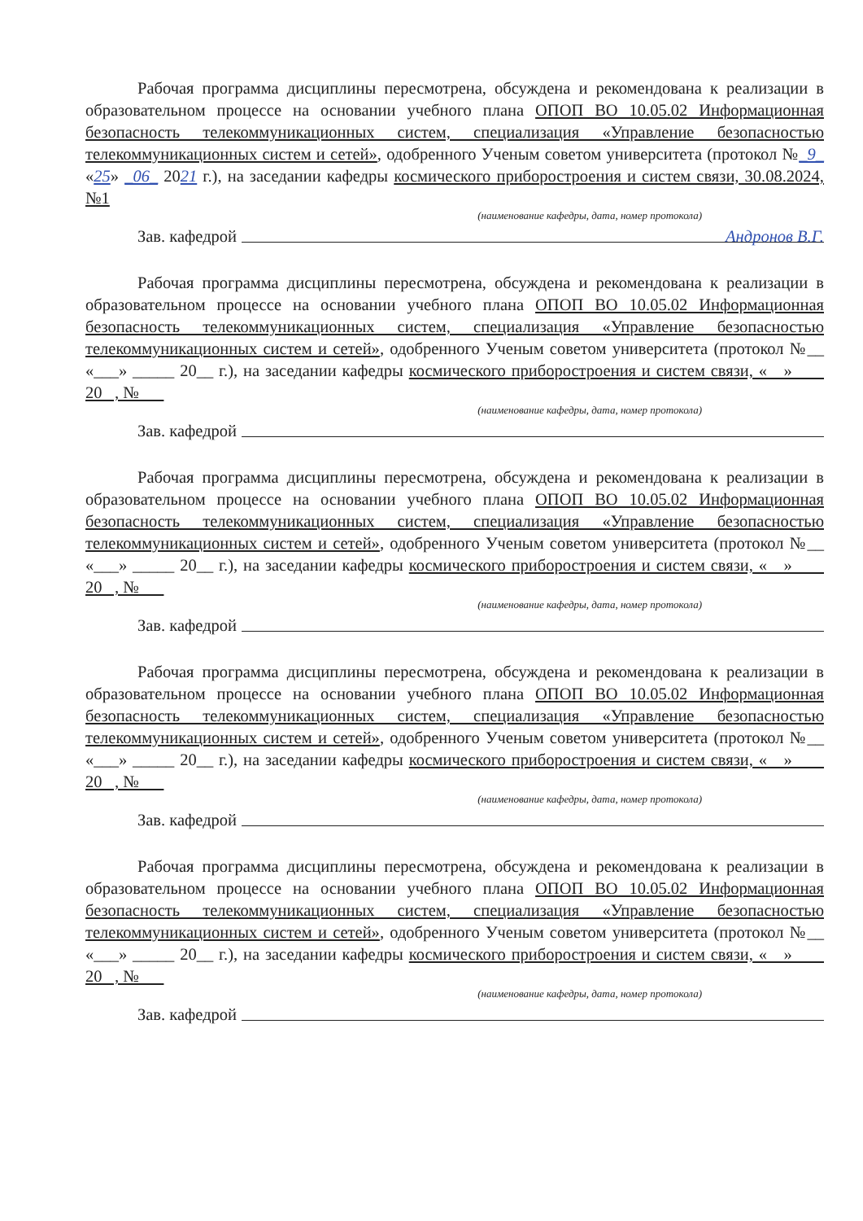Рабочая программа дисциплины пересмотрена, обсуждена и рекомендована к реализации в образовательном процессе на основании учебного плана ОПОП ВО 10.05.02 Информационная безопасность телекоммуникационных систем, специализация «Управление безопасностью телекоммуникационных систем и сетей», одобренного Ученым советом университета (протокол №_9_ «25» _06_ 2021 г.), на заседании кафедры космического приборостроения и систем связи, 30.08.2024, №1
(наименование кафедры, дата, номер протокола)
Зав. кафедрой Андронов В.Г.
Рабочая программа дисциплины пересмотрена, обсуждена и рекомендована к реализации в образовательном процессе на основании учебного плана ОПОП ВО 10.05.02 Информационная безопасность телекоммуникационных систем, специализация «Управление безопасностью телекоммуникационных систем и сетей», одобренного Ученым советом университета (протокол №__ «___» _____ 20__ г.), на заседании кафедры космического приборостроения и систем связи, « » 20 , №
(наименование кафедры, дата, номер протокола)
Зав. кафедрой
Рабочая программа дисциплины пересмотрена, обсуждена и рекомендована к реализации в образовательном процессе на основании учебного плана ОПОП ВО 10.05.02 Информационная безопасность телекоммуникационных систем, специализация «Управление безопасностью телекоммуникационных систем и сетей», одобренного Ученым советом университета (протокол №__ «___» _____ 20__ г.), на заседании кафедры космического приборостроения и систем связи, « » 20 , №
(наименование кафедры, дата, номер протокола)
Зав. кафедрой
Рабочая программа дисциплины пересмотрена, обсуждена и рекомендована к реализации в образовательном процессе на основании учебного плана ОПОП ВО 10.05.02 Информационная безопасность телекоммуникационных систем, специализация «Управление безопасностью телекоммуникационных систем и сетей», одобренного Ученым советом университета (протокол №__ «___» _____ 20__ г.), на заседании кафедры космического приборостроения и систем связи, « » 20 , №
(наименование кафедры, дата, номер протокола)
Зав. кафедрой
Рабочая программа дисциплины пересмотрена, обсуждена и рекомендована к реализации в образовательном процессе на основании учебного плана ОПОП ВО 10.05.02 Информационная безопасность телекоммуникационных систем, специализация «Управление безопасностью телекоммуникационных систем и сетей», одобренного Ученым советом университета (протокол №__ «___» _____ 20__ г.), на заседании кафедры космического приборостроения и систем связи, « » 20 , №
(наименование кафедры, дата, номер протокола)
Зав. кафедрой